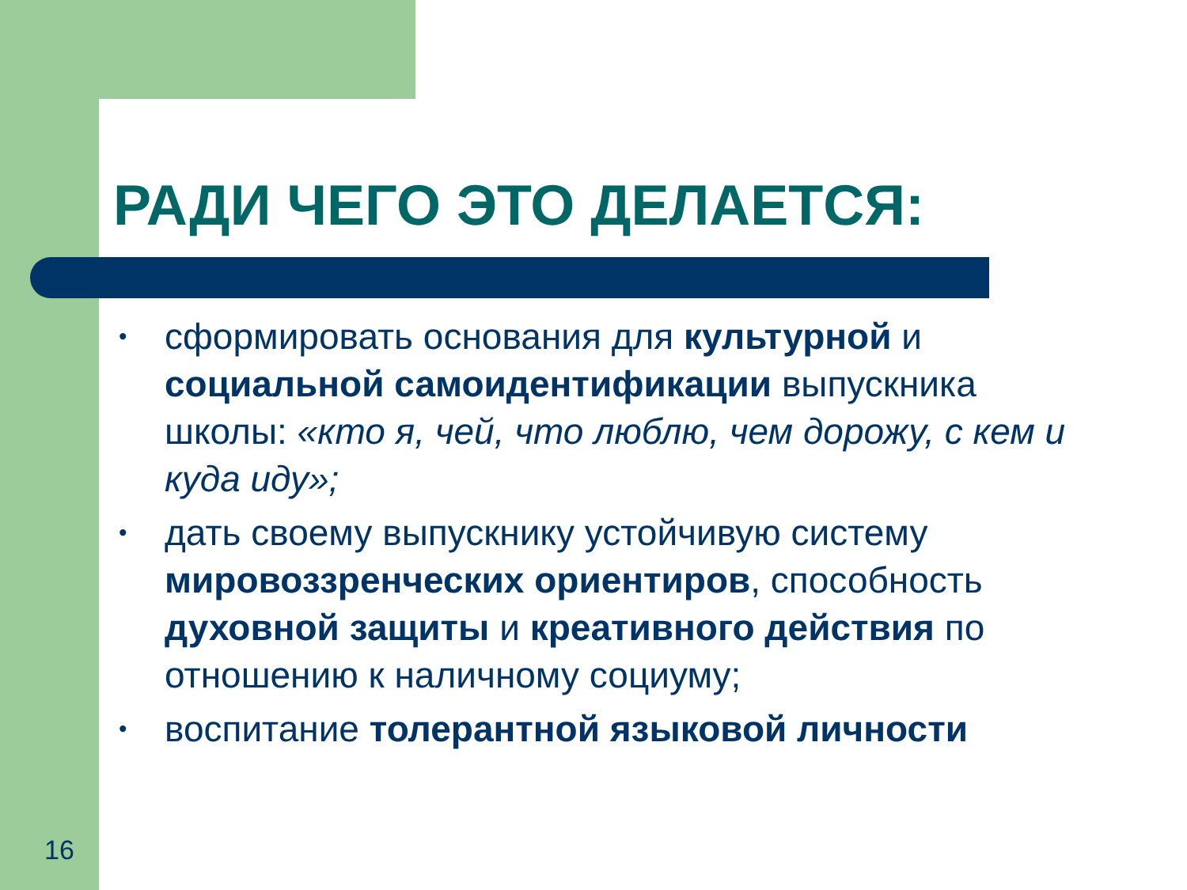РАДИ ЧЕГО ЭТО ДЕЛАЕТСЯ:
• сформировать основания для культурной и социальной самоидентификации выпускника школы: «кто я, чей, что люблю, чем дорожу, с кем и куда иду»;
• дать своему выпускнику устойчивую систему мировоззренческих ориентиров, способность духовной защиты и креативного действия по отношению к наличному социуму;
• воспитание толерантной языковой личности
16